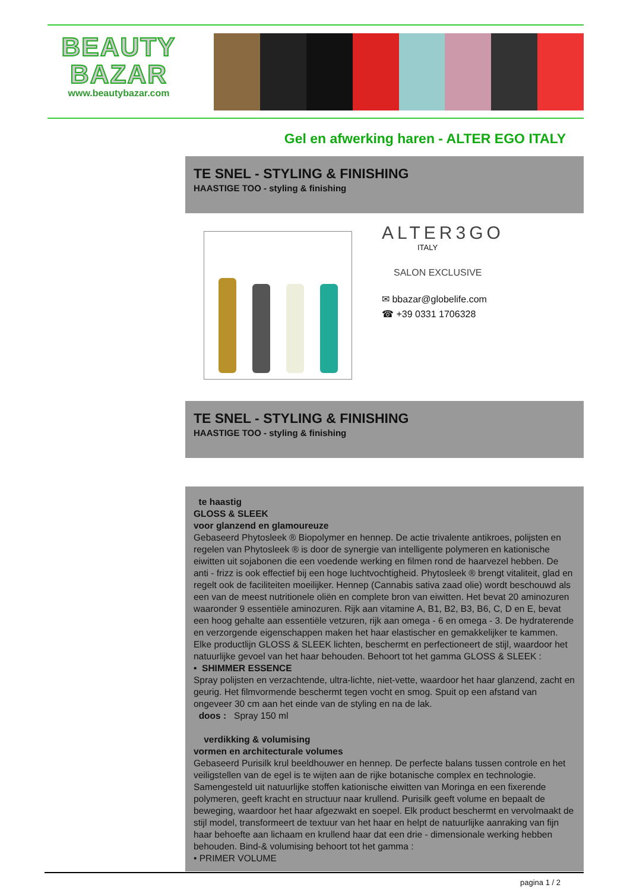BEAUTY
BAZAR
www.beautybazar.com
Gel en afwerking haren - ALTER EGO ITALY
TE SNEL - STYLING & FINISHING
HAASTIGE TOO - styling & finishing
ALTER3GO
ITALY
SALON EXCLUSIVE
✉ bbazar@globelife.com
☎ +39 0331 1706328
TE SNEL - STYLING & FINISHING
HAASTIGE TOO - styling & finishing
te haastig
GLOSS & SLEEK
voor glanzend en glamoureuze
Gebaseerd Phytosleek ® Biopolymer en hennep. De actie trivalente antikroes, polijsten en regelen van Phytosleek ® is door de synergie van intelligente polymeren en kationische eiwitten uit sojabonen die een voedende werking en filmen rond de haarvezel hebben. De anti - frizz is ook effectief bij een hoge luchtvochtigheid. Phytosleek ® brengt vitaliteit, glad en regelt ook de faciliteiten moeilijker. Hennep (Cannabis sativa zaad olie) wordt beschouwd als een van de meest nutritionele oliën en complete bron van eiwitten. Het bevat 20 aminozuren waaronder 9 essentiële aminozuren. Rijk aan vitamine A, B1, B2, B3, B6, C, D en E, bevat een hoog gehalte aan essentiële vetzuren, rijk aan omega - 6 en omega - 3. De hydraterende en verzorgende eigenschappen maken het haar elastischer en gemakkelijker te kammen. Elke productlijn GLOSS & SLEEK lichten, beschermt en perfectioneert de stijl, waardoor het natuurlijke gevoel van het haar behouden. Behoort tot het gamma GLOSS & SLEEK :
• SHIMMER ESSENCE
Spray polijsten en verzachtende, ultra-lichte, niet-vette, waardoor het haar glanzend, zacht en geurig. Het filmvormende beschermt tegen vocht en smog. Spuit op een afstand van ongeveer 30 cm aan het einde van de styling en na de lak.
doos : Spray 150 ml
verdikking & volumising
vormen en architecturale volumes
Gebaseerd Purisilk krul beeldhouwer en hennep. De perfecte balans tussen controle en het veiligstellen van de egel is te wijten aan de rijke botanische complex en technologie. Samengesteld uit natuurlijke stoffen kationische eiwitten van Moringa en een fixerende polymeren, geeft kracht en structuur naar krullend. Purisilk geeft volume en bepaalt de beweging, waardoor het haar afgezwakt en soepel. Elk product beschermt en vervolmaakt de stijl model, transformeert de textuur van het haar en helpt de natuurlijke aanraking van fijn haar behoefte aan lichaam en krullend haar dat een drie - dimensionale werking hebben behouden. Bind-& volumising behoort tot het gamma :
• PRIMER VOLUME
pagina 1 / 2